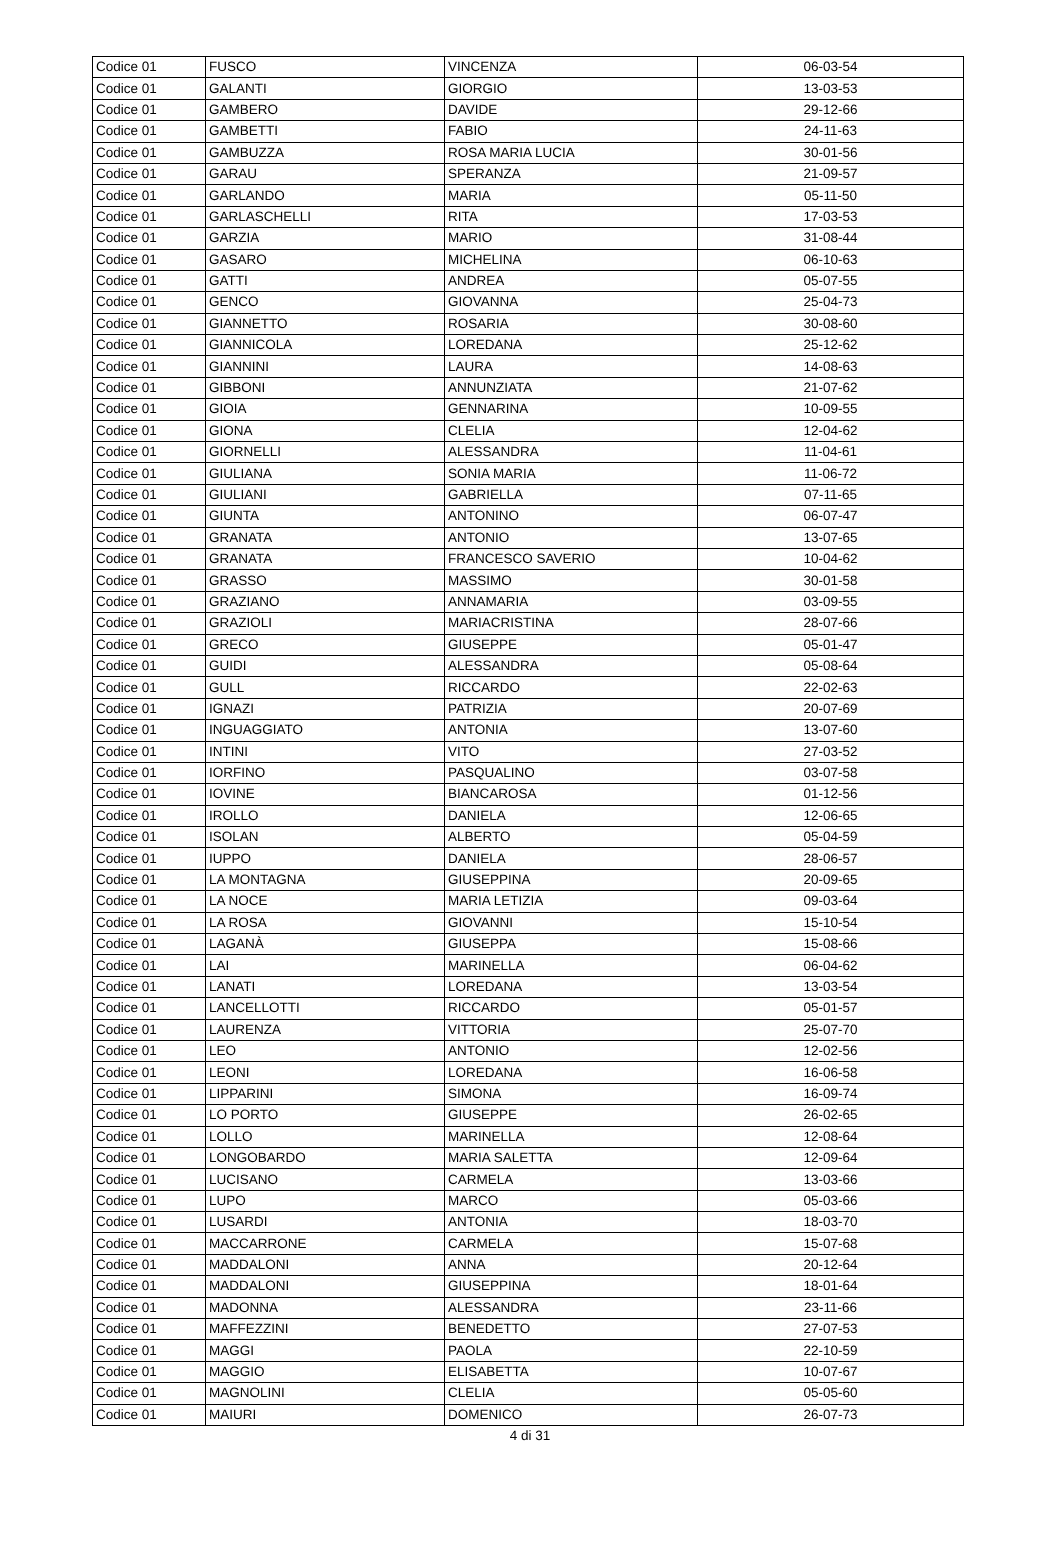| Codice 01 | FUSCO | VINCENZA | 06-03-54 |
| Codice 01 | GALANTI | GIORGIO | 13-03-53 |
| Codice 01 | GAMBERO | DAVIDE | 29-12-66 |
| Codice 01 | GAMBETTI | FABIO | 24-11-63 |
| Codice 01 | GAMBUZZA | ROSA MARIA LUCIA | 30-01-56 |
| Codice 01 | GARAU | SPERANZA | 21-09-57 |
| Codice 01 | GARLANDO | MARIA | 05-11-50 |
| Codice 01 | GARLASCHELLI | RITA | 17-03-53 |
| Codice 01 | GARZIA | MARIO | 31-08-44 |
| Codice 01 | GASARO | MICHELINA | 06-10-63 |
| Codice 01 | GATTI | ANDREA | 05-07-55 |
| Codice 01 | GENCO | GIOVANNA | 25-04-73 |
| Codice 01 | GIANNETTO | ROSARIA | 30-08-60 |
| Codice 01 | GIANNICOLA | LOREDANA | 25-12-62 |
| Codice 01 | GIANNINI | LAURA | 14-08-63 |
| Codice 01 | GIBBONI | ANNUNZIATA | 21-07-62 |
| Codice 01 | GIOIA | GENNARINA | 10-09-55 |
| Codice 01 | GIONA | CLELIA | 12-04-62 |
| Codice 01 | GIORNELLI | ALESSANDRA | 11-04-61 |
| Codice 01 | GIULIANA | SONIA MARIA | 11-06-72 |
| Codice 01 | GIULIANI | GABRIELLA | 07-11-65 |
| Codice 01 | GIUNTA | ANTONINO | 06-07-47 |
| Codice 01 | GRANATA | ANTONIO | 13-07-65 |
| Codice 01 | GRANATA | FRANCESCO SAVERIO | 10-04-62 |
| Codice 01 | GRASSO | MASSIMO | 30-01-58 |
| Codice 01 | GRAZIANO | ANNAMARIA | 03-09-55 |
| Codice 01 | GRAZIOLI | MARIACRISTINA | 28-07-66 |
| Codice 01 | GRECO | GIUSEPPE | 05-01-47 |
| Codice 01 | GUIDI | ALESSANDRA | 05-08-64 |
| Codice 01 | GULL | RICCARDO | 22-02-63 |
| Codice 01 | IGNAZI | PATRIZIA | 20-07-69 |
| Codice 01 | INGUAGGIATO | ANTONIA | 13-07-60 |
| Codice 01 | INTINI | VITO | 27-03-52 |
| Codice 01 | IORFINO | PASQUALINO | 03-07-58 |
| Codice 01 | IOVINE | BIANCAROSA | 01-12-56 |
| Codice 01 | IROLLO | DANIELA | 12-06-65 |
| Codice 01 | ISOLAN | ALBERTO | 05-04-59 |
| Codice 01 | IUPPO | DANIELA | 28-06-57 |
| Codice 01 | LA MONTAGNA | GIUSEPPINA | 20-09-65 |
| Codice 01 | LA NOCE | MARIA LETIZIA | 09-03-64 |
| Codice 01 | LA ROSA | GIOVANNI | 15-10-54 |
| Codice 01 | LAGANÀ | GIUSEPPA | 15-08-66 |
| Codice 01 | LAI | MARINELLA | 06-04-62 |
| Codice 01 | LANATI | LOREDANA | 13-03-54 |
| Codice 01 | LANCELLOTTI | RICCARDO | 05-01-57 |
| Codice 01 | LAURENZA | VITTORIA | 25-07-70 |
| Codice 01 | LEO | ANTONIO | 12-02-56 |
| Codice 01 | LEONI | LOREDANA | 16-06-58 |
| Codice 01 | LIPPARINI | SIMONA | 16-09-74 |
| Codice 01 | LO PORTO | GIUSEPPE | 26-02-65 |
| Codice 01 | LOLLO | MARINELLA | 12-08-64 |
| Codice 01 | LONGOBARDO | MARIA SALETTA | 12-09-64 |
| Codice 01 | LUCISANO | CARMELA | 13-03-66 |
| Codice 01 | LUPO | MARCO | 05-03-66 |
| Codice 01 | LUSARDI | ANTONIA | 18-03-70 |
| Codice 01 | MACCARRONE | CARMELA | 15-07-68 |
| Codice 01 | MADDALONI | ANNA | 20-12-64 |
| Codice 01 | MADDALONI | GIUSEPPINA | 18-01-64 |
| Codice 01 | MADONNA | ALESSANDRA | 23-11-66 |
| Codice 01 | MAFFEZZINI | BENEDETTO | 27-07-53 |
| Codice 01 | MAGGI | PAOLA | 22-10-59 |
| Codice 01 | MAGGIO | ELISABETTA | 10-07-67 |
| Codice 01 | MAGNOLINI | CLELIA | 05-05-60 |
| Codice 01 | MAIURI | DOMENICO | 26-07-73 |
4 di 31